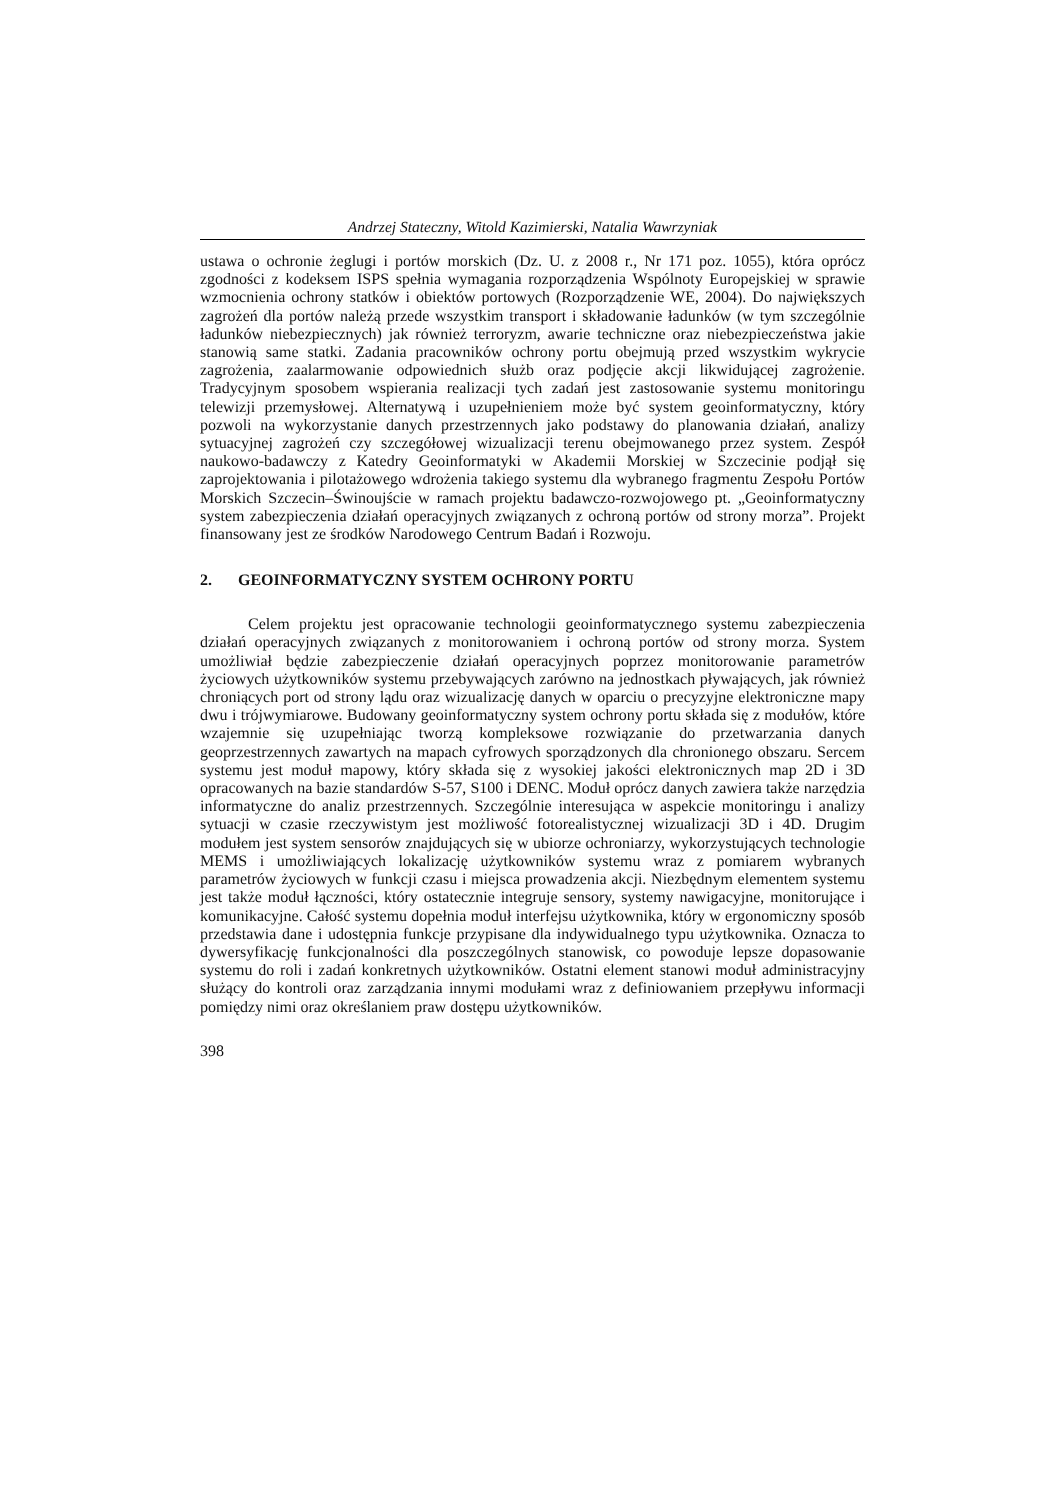Andrzej Stateczny, Witold Kazimierski, Natalia Wawrzyniak
ustawa o ochronie żeglugi i portów morskich (Dz. U. z 2008 r., Nr 171 poz. 1055), która oprócz zgodności z kodeksem ISPS spełnia wymagania rozporządzenia Wspólnoty Europejskiej w sprawie wzmocnienia ochrony statków i obiektów portowych (Rozporządzenie WE, 2004). Do największych zagrożeń dla portów należą przede wszystkim transport i składowanie ładunków (w tym szczególnie ładunków niebezpiecznych) jak również terroryzm, awarie techniczne oraz niebezpieczeństwa jakie stanowią same statki. Zadania pracowników ochrony portu obejmują przed wszystkim wykrycie zagrożenia, zaalarmowanie odpowiednich służb oraz podjęcie akcji likwidującej zagrożenie. Tradycyjnym sposobem wspierania realizacji tych zadań jest zastosowanie systemu monitoringu telewizji przemysłowej. Alternatywą i uzupełnieniem może być system geoinformatyczny, który pozwoli na wykorzystanie danych przestrzennych jako podstawy do planowania działań, analizy sytuacyjnej zagrożeń czy szczegółowej wizualizacji terenu obejmowanego przez system. Zespół naukowo-badawczy z Katedry Geoinformatyki w Akademii Morskiej w Szczecinie podjął się zaprojektowania i pilotażowego wdrożenia takiego systemu dla wybranego fragmentu Zespołu Portów Morskich Szczecin–Świnoujście w ramach projektu badawczo-rozwojowego pt. „Geoinformatyczny system zabezpieczenia działań operacyjnych związanych z ochroną portów od strony morza”. Projekt finansowany jest ze środków Narodowego Centrum Badań i Rozwoju.
2. GEOINFORMATYCZNY SYSTEM OCHRONY PORTU
Celem projektu jest opracowanie technologii geoinformatycznego systemu zabezpieczenia działań operacyjnych związanych z monitorowaniem i ochroną portów od strony morza. System umożliwiał będzie zabezpieczenie działań operacyjnych poprzez monitorowanie parametrów życiowych użytkowników systemu przebywających zarówno na jednostkach pływających, jak również chroniących port od strony lądu oraz wizualizację danych w oparciu o precyzyjne elektroniczne mapy dwu i trójwymiarowe. Budowany geoinformatyczny system ochrony portu składa się z modułów, które wzajemnie się uzupełniając tworzą kompleksowe rozwiązanie do przetwarzania danych geoprzestrzennych zawartych na mapach cyfrowych sporządzonych dla chronionego obszaru. Sercem systemu jest moduł mapowy, który składa się z wysokiej jakości elektronicznych map 2D i 3D opracowanych na bazie standardów S-57, S100 i DENC. Moduł oprócz danych zawiera także narzędzia informatyczne do analiz przestrzennych. Szczególnie interesująca w aspekcie monitoringu i analizy sytuacji w czasie rzeczywistym jest możliwość fotorealistycznej wizualizacji 3D i 4D. Drugim modułem jest system sensorów znajdujących się w ubiorze ochroniarzy, wykorzystujących technologie MEMS i umożliwiających lokalizację użytkowników systemu wraz z pomiarem wybranych parametrów życiowych w funkcji czasu i miejsca prowadzenia akcji. Niezbędnym elementem systemu jest także moduł łączności, który ostatecznie integruje sensory, systemy nawigacyjne, monitorujące i komunikacyjne. Całość systemu dopełnia moduł interfejsu użytkownika, który w ergonomiczny sposób przedstawia dane i udostępnia funkcje przypisane dla indywidualnego typu użytkownika. Oznacza to dywersyfikację funkcjonalności dla poszczególnych stanowisk, co powoduje lepsze dopasowanie systemu do roli i zadań konkretnych użytkowników. Ostatni element stanowi moduł administracyjny służący do kontroli oraz zarządzania innymi modułami wraz z definiowaniem przepływu informacji pomiędzy nimi oraz określaniem praw dostępu użytkowników.
398